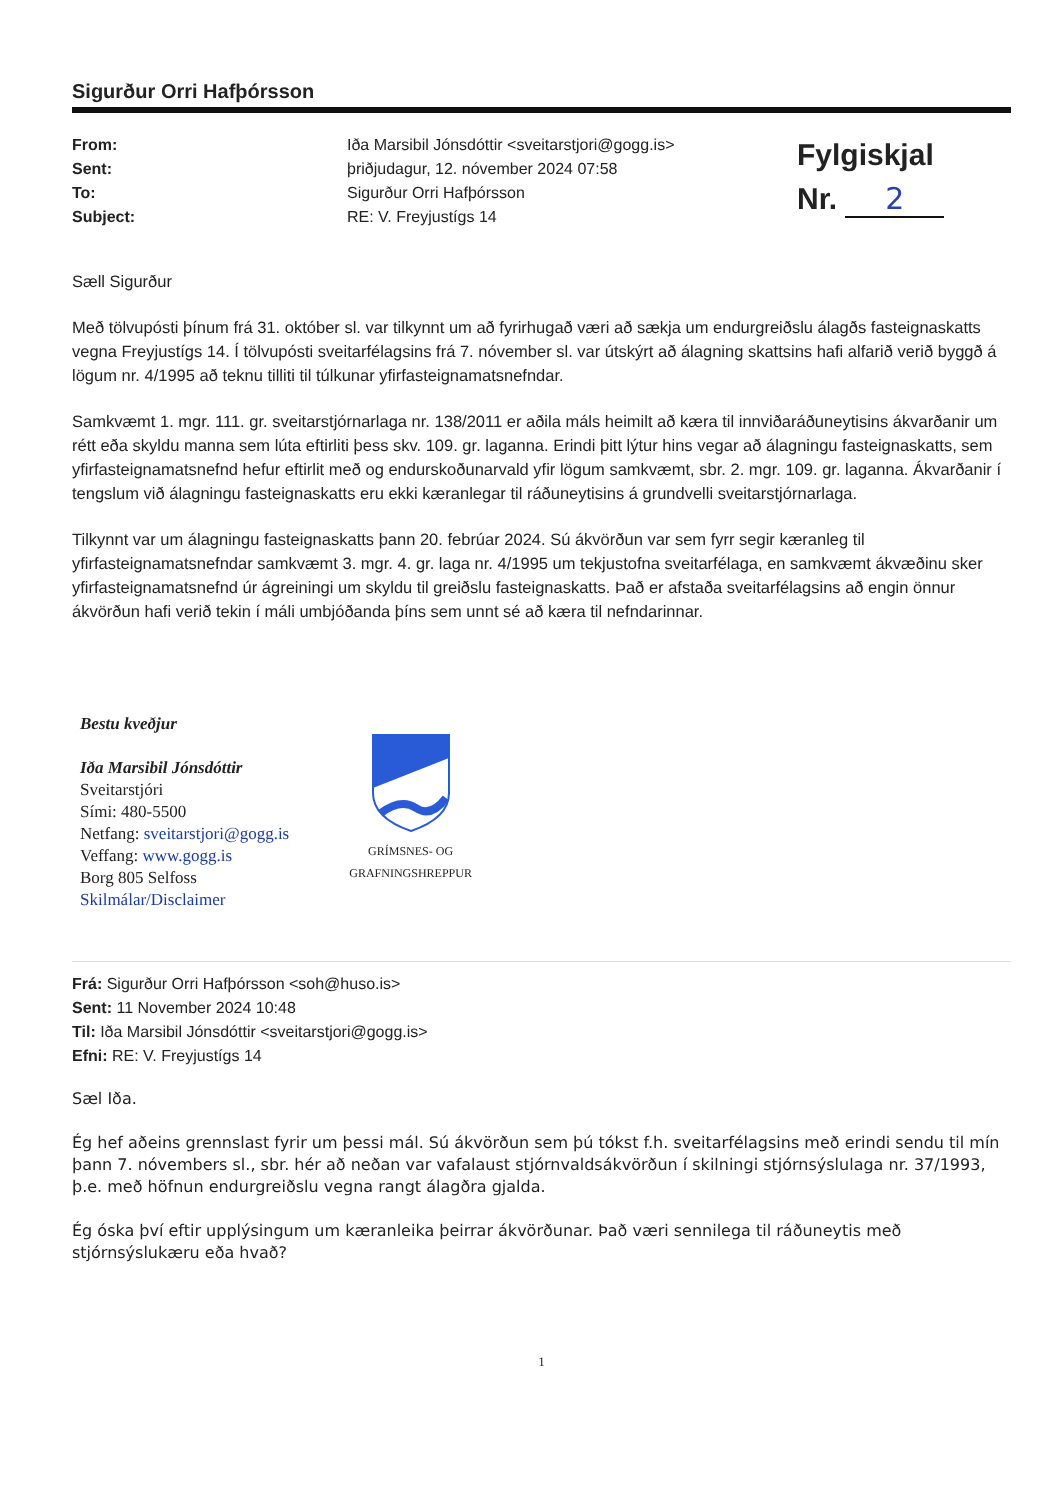Sigurður Orri Hafþórsson
From:
Sent:
To:
Subject:
Iða Marsibil Jónsdóttir <sveitarstjori@gogg.is>
þriðjudagur, 12. nóvember 2024 07:58
Sigurður Orri Hafþórsson
RE: V. Freyjustígs 14
Fylgiskjal
Nr. 2
Sæll Sigurður
Með tölvupósti þínum frá 31. október sl. var tilkynnt um að fyrirhugað væri að sækja um endurgreiðslu álagðs fasteignaskatts vegna Freyjustígs 14. Í tölvupósti sveitarfélagsins frá 7. nóvember sl. var útskýrt að álagning skattsins hafi alfarið verið byggð á lögum nr. 4/1995 að teknu tilliti til túlkunar yfirfasteignamatsnefndar.
Samkvæmt 1. mgr. 111. gr. sveitarstjórnarlaga nr. 138/2011 er aðila máls heimilt að kæra til innviðaráðuneytisins ákvarðanir um rétt eða skyldu manna sem lúta eftirliti þess skv. 109. gr. laganna. Erindi þitt lýtur hins vegar að álagningu fasteignaskatts, sem yfirfasteignamatsnefnd hefur eftirlit með og endurskoðunarvald yfir lögum samkvæmt, sbr. 2. mgr. 109. gr. laganna. Ákvarðanir í tengslum við álagningu fasteignaskatts eru ekki kæranlegar til ráðuneytisins á grundvelli sveitarstjórnarlaga.
Tilkynnt var um álagningu fasteignaskatts þann 20. febrúar 2024. Sú ákvörðun var sem fyrr segir kæranleg til yfirfasteignamatsnefndar samkvæmt 3. mgr. 4. gr. laga nr. 4/1995 um tekjustofna sveitarfélaga, en samkvæmt ákvæðinu sker yfirfasteignamatsnefnd úr ágreiningi um skyldu til greiðslu fasteignaskatts. Það er afstaða sveitarfélagsins að engin önnur ákvörðun hafi verið tekin í máli umbjóðanda þíns sem unnt sé að kæra til nefndarinnar.
Bestu kveðjur
Iða Marsibil Jónsdóttir
Sveitarstjóri
Sími: 480-5500
Netfang: sveitarstjori@gogg.is
Veffang: www.gogg.is
Borg 805 Selfoss
Skilmálar/Disclaimer
GRÍMSNES- OG
GRAFNINGSHREPPUR
Frá: Sigurður Orri Hafþórsson <soh@huso.is>
Sent: 11 November 2024 10:48
Til: Iða Marsibil Jónsdóttir <sveitarstjori@gogg.is>
Efni: RE: V. Freyjustígs 14
Sæl Iða.
Ég hef aðeins grennslast fyrir um þessi mál. Sú ákvörðun sem þú tókst f.h. sveitarfélagsins með erindi sendu til mín þann 7. nóvembers sl., sbr. hér að neðan var vafalaust stjórnvaldsákvörðun í skilningi stjórnsýslulaga nr. 37/1993, þ.e. með höfnun endurgreiðslu vegna rangt álagðra gjalda.
Ég óska því eftir upplýsingum um kæranleika þeirrar ákvörðunar. Það væri sennilega til ráðuneytis með stjórnsýslukæru eða hvað?
1